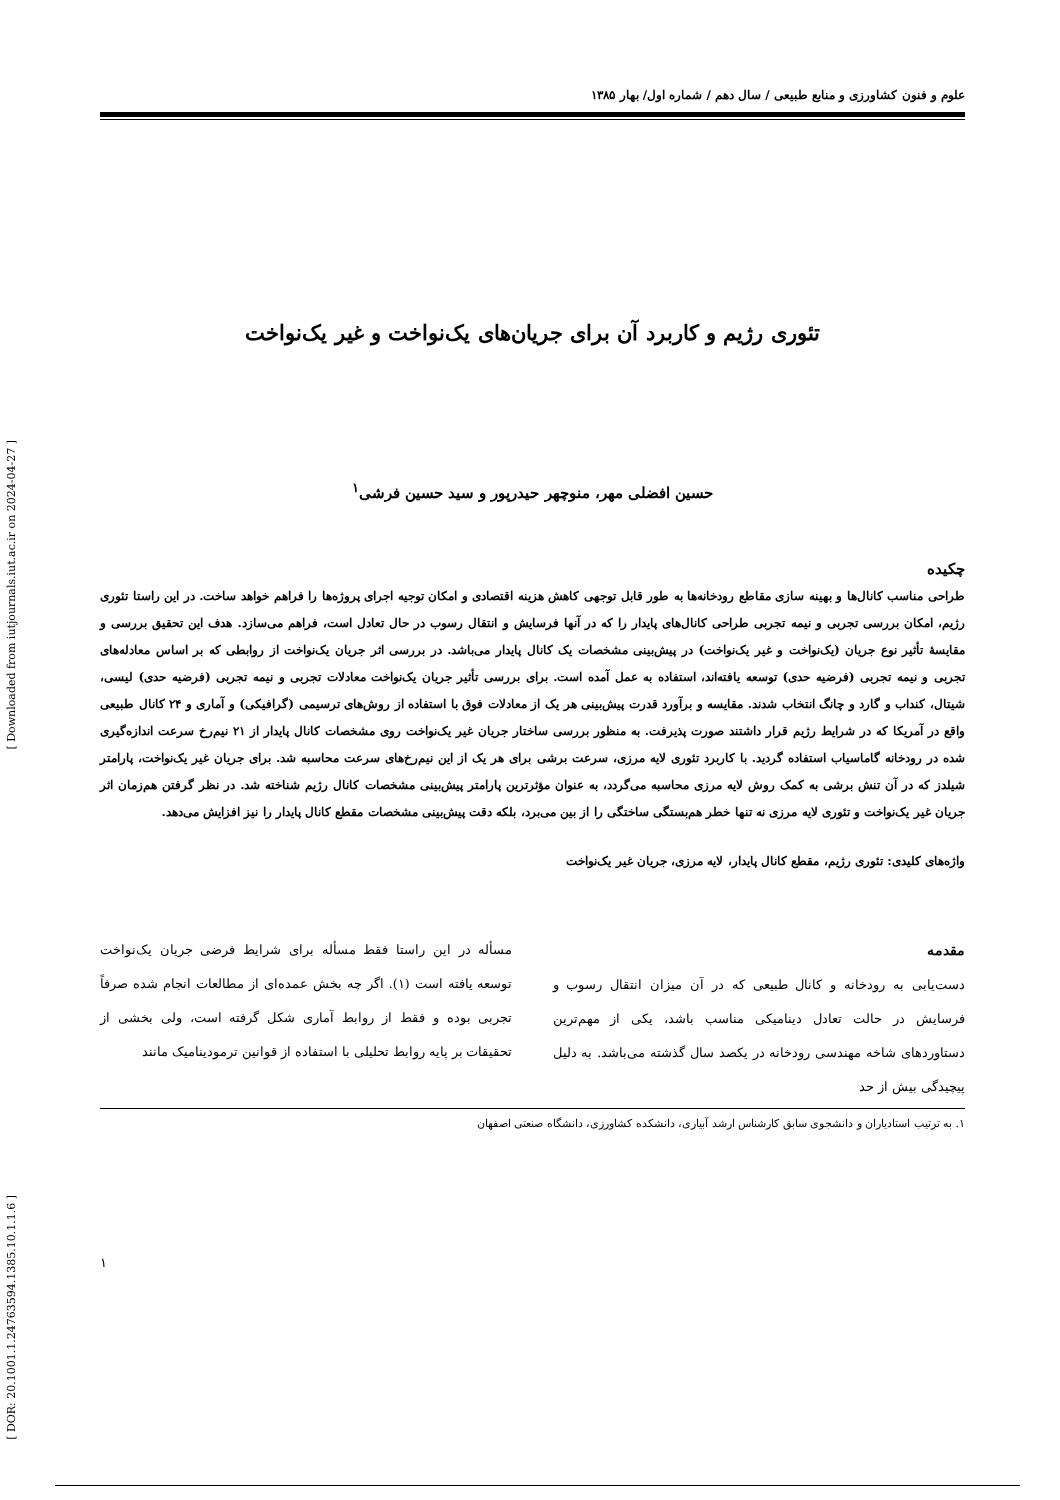[ Downloaded from iutjournals.iut.ac.ir on 2024-04-27 ]
[ DOR: 20.1001.1.24763594.1385.10.1.1.6 ]
علوم و فنون کشاورزی و منابع طبیعی / سال دهم / شماره اول/ بهار ۱۳۸۵
تئوری رژیم و کاربرد آن برای جریان‌های یک‌نواخت و غیر یک‌نواخت
حسین افضلی مهر، منوچهر حیدرپور و سید حسین فرشی<sup>۱</sup>
چکیده
طراحی مناسب کانال‌ها و بهینه سازی مقاطع رودخانه‌ها به طور قابل توجهی کاهش هزینه اقتصادی و امکان توجیه اجرای پروژه‌ها را فراهم خواهد ساخت. در این راستا تئوری رژیم، امکان بررسی تجربی و نیمه تجربی طراحی کانال‌های پایدار را که در آنها فرسایش و انتقال رسوب در حال تعادل است، فراهم می‌سازد. هدف این تحقیق بررسی و مقایسهٔ تأثیر نوع جریان (یک‌نواخت و غیر یک‌نواخت) در پیش‌بینی مشخصات یک کانال پایدار می‌باشد. در بررسی اثر جریان یک‌نواخت از روابطی که بر اساس معادله‌های تجربی و نیمه تجربی (فرضیه حدی) توسعه یافته‌اند، استفاده به عمل آمده است. برای بررسی تأثیر جریان یک‌نواخت معادلات تجربی و نیمه تجربی (فرضیه حدی) لیسی، شیتال، کنداب و گارد و چانگ انتخاب شدند. مقایسه و برآورد قدرت پیش‌بینی هر یک از معادلات فوق با استفاده از روش‌های ترسیمی (گرافیکی) و آماری و ۲۴ کانال طبیعی واقع در آمریکا که در شرایط رژیم قرار داشتند صورت پذیرفت. به منظور بررسی ساختار جریان غیر یک‌نواخت روی مشخصات کانال پایدار از ۲۱ نیم‌رخ سرعت اندازه‌گیری شده در رودخانه گاماسیاب استفاده گردید. با کاربرد تئوری لایه مرزی، سرعت برشی برای هر یک از این نیم‌رخ‌های سرعت محاسبه شد. برای جریان غیر یک‌نواخت، پارامتر شیلدز که در آن تنش برشی به کمک روش لایه مرزی محاسبه می‌گردد، به عنوان مؤثرترین پارامتر پیش‌بینی مشخصات کانال رژیم شناخته شد. در نظر گرفتن هم‌زمان اثر جریان غیر یک‌نواخت و تئوری لایه مرزی نه تنها خطر هم‌بستگی ساختگی را از بین می‌برد، بلکه دقت پیش‌بینی مشخصات مقطع کانال پایدار را نیز افزایش می‌دهد.
واژه‌های کلیدی: تئوری رژیم، مقطع کانال پایدار، لایه مرزی، جریان غیر یک‌نواخت
مقدمه
دست‌یابی به رودخانه و کانال طبیعی که در آن میزان انتقال رسوب و فرسایش در حالت تعادل دینامیکی مناسب باشد، یکی از مهم‌ترین دستاوردهای شاخه مهندسی رودخانه در یکصد سال گذشته می‌باشد. به دلیل پیچیدگی بیش از حد
مسأله در این راستا فقط مسأله برای شرایط فرضی جریان یک‌نواخت توسعه یافته است (۱). اگر چه بخش عمده‌ای از مطالعات انجام شده صرفاً تجربی بوده و فقط از روابط آماری شکل گرفته است، ولی بخشی از تحقیقات بر پایه روابط تحلیلی با استفاده از قوانین ترمودینامیک مانند
۱. به ترتیب استادیاران و دانشجوی سابق کارشناس ارشد آبیاری، دانشکده کشاورزی، دانشگاه صنعتی اصفهان
۱